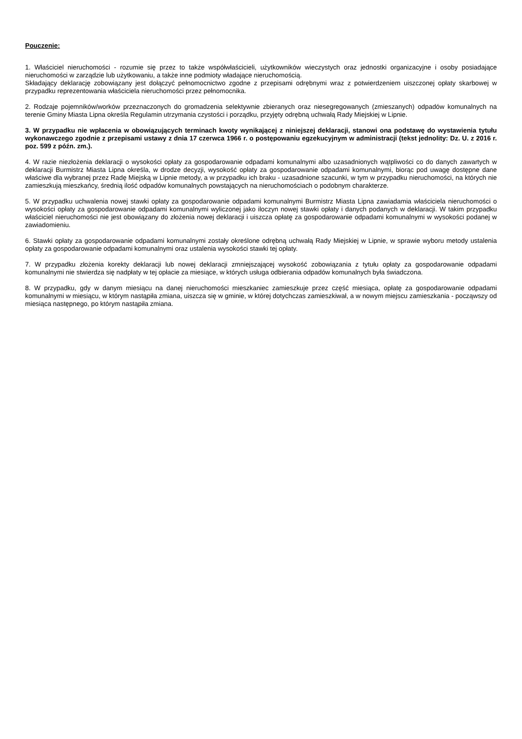Pouczenie:
1. Właściciel nieruchomości - rozumie się przez to także współwłaścicieli, użytkowników wieczystych oraz jednostki organizacyjne i osoby posiadające nieruchomości w zarządzie lub użytkowaniu, a także inne podmioty władające nieruchomością.
Składający deklarację zobowiązany jest dołączyć pełnomocnictwo zgodne z przepisami odrębnymi wraz z potwierdzeniem uiszczonej opłaty skarbowej w przypadku reprezentowania właściciela nieruchomości przez pełnomocnika.
2. Rodzaje pojemników/worków przeznaczonych do gromadzenia selektywnie zbieranych oraz niesegregowanych (zmieszanych) odpadów komunalnych na terenie Gminy Miasta Lipna określa Regulamin utrzymania czystości i porządku, przyjęty odrębną uchwałą Rady Miejskiej w Lipnie.
3. W przypadku nie wpłacenia w obowiązujących terminach kwoty wynikającej z niniejszej deklaracji, stanowi ona podstawę do wystawienia tytułu wykonawczego zgodnie z przepisami ustawy z dnia 17 czerwca 1966 r. o postępowaniu egzekucyjnym w administracji (tekst jednolity: Dz. U. z 2016 r. poz. 599 z późn. zm.).
4. W razie niezłożenia deklaracji o wysokości opłaty za gospodarowanie odpadami komunalnymi albo uzasadnionych wątpliwości co do danych zawartych w deklaracji Burmistrz Miasta Lipna określa, w drodze decyzji, wysokość opłaty za gospodarowanie odpadami komunalnymi, biorąc pod uwagę dostępne dane właściwe dla wybranej przez Radę Miejską w Lipnie metody, a w przypadku ich braku - uzasadnione szacunki, w tym w przypadku nieruchomości, na których nie zamieszkują mieszkańcy, średnią ilość odpadów komunalnych powstających na nieruchomościach o podobnym charakterze.
5. W przypadku uchwalenia nowej stawki opłaty za gospodarowanie odpadami komunalnymi Burmistrz Miasta Lipna zawiadamia właściciela nieruchomości o wysokości opłaty za gospodarowanie odpadami komunalnymi wyliczonej jako iloczyn nowej stawki opłaty i danych podanych w deklaracji. W takim przypadku właściciel nieruchomości nie jest obowiązany do złożenia nowej deklaracji i uiszcza opłatę za gospodarowanie odpadami komunalnymi w wysokości podanej w zawiadomieniu.
6. Stawki opłaty za gospodarowanie odpadami komunalnymi zostały określone odrębną uchwałą Rady Miejskiej w Lipnie, w sprawie wyboru metody ustalenia opłaty za gospodarowanie odpadami komunalnymi oraz ustalenia wysokości stawki tej opłaty.
7. W przypadku złożenia korekty deklaracji lub nowej deklaracji zmniejszającej wysokość zobowiązania z tytułu opłaty za gospodarowanie odpadami komunalnymi nie stwierdza się nadpłaty w tej opłacie za miesiące, w których usługa odbierania odpadów komunalnych była świadczona.
8. W przypadku, gdy w danym miesiącu na danej nieruchomości mieszkaniec zamieszkuje przez część miesiąca, opłatę za gospodarowanie odpadami komunalnymi w miesiącu, w którym nastąpiła zmiana, uiszcza się w gminie, w której dotychczas zamieszkiwał, a w nowym miejscu zamieszkania - począwszy od miesiąca następnego, po którym nastąpiła zmiana.